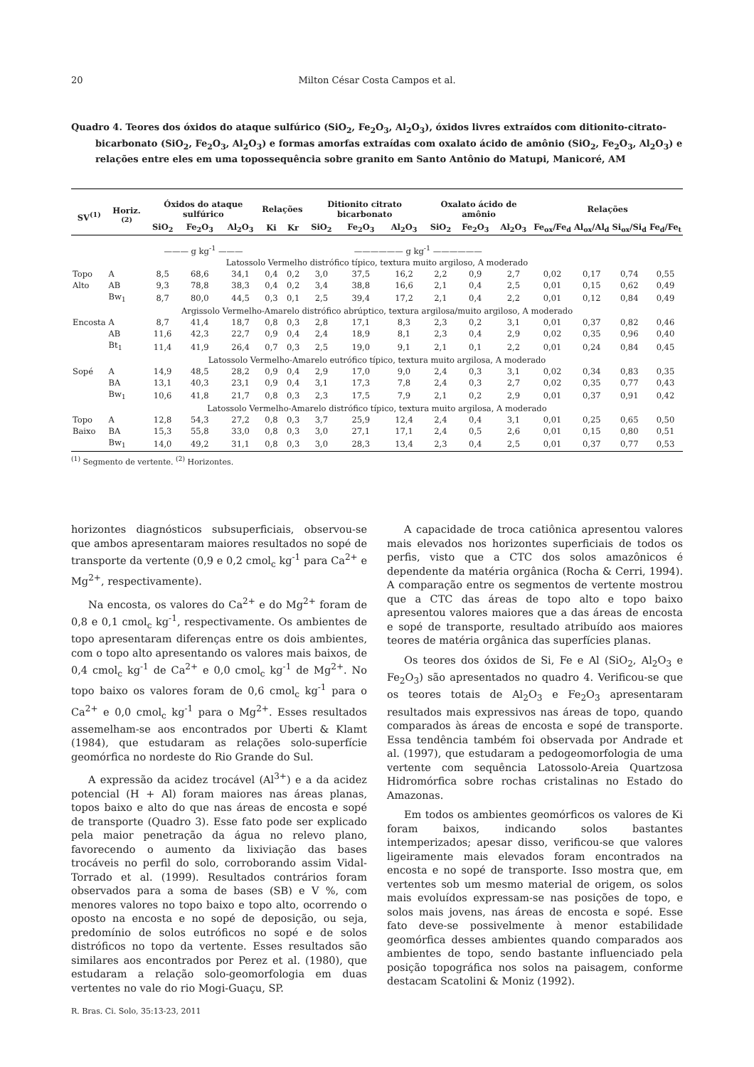20 Milton César Costa Campos et al.
Quadro 4. Teores dos óxidos do ataque sulfúrico (SiO<sub>2</sub>, Fe<sub>2</sub>O<sub>3</sub>, Al<sub>2</sub>O<sub>3</sub>), óxidos livres extraídos com ditionito-citrato-bicarbonato (SiO<sub>2</sub>, Fe<sub>2</sub>O<sub>3</sub>, Al<sub>2</sub>O<sub>3</sub>) e formas amorfas extraídas com oxalato ácido de amônio (SiO<sub>2</sub>, Fe<sub>2</sub>O<sub>3</sub>, Al<sub>2</sub>O<sub>3</sub>) e relações entre eles em uma topossequência sobre granito em Santo Antônio do Matupi, Manicoré, AM
| SV<sup>(1)</sup> | Horiz.<sup>(2)</sup> | Óxidos do ataque sulfúrico | | | Relações | | Ditionito citrato bicarbonato | | | Oxalato ácido de amônio | | | Relações | | | |
| --- | --- | --- | --- | --- | --- | --- | --- | --- | --- | --- | --- | --- | --- | --- | --- | --- |
| | | SiO<sub>2</sub> | Fe<sub>2</sub>O<sub>3</sub> | Al<sub>2</sub>O<sub>3</sub> | Ki | Kr | SiO<sub>2</sub> | Fe<sub>2</sub>O<sub>3</sub> | Al<sub>2</sub>O<sub>3</sub> | SiO<sub>2</sub> | Fe<sub>2</sub>O<sub>3</sub> | Al<sub>2</sub>O<sub>3</sub> | Fe<sub>ox</sub>/Fe<sub>d</sub> | Al<sub>ox</sub>/Al<sub>d</sub> | Si<sub>ox</sub>/Si<sub>d</sub> | Fe<sub>d</sub>/Fe<sub>t</sub> |
| | | ——— g kg<sup>-1</sup> ——— | | | | | —————— g kg<sup>-1</sup> —————— | | | | | | | | | |
| Latossolo Vermelho distrófico típico, textura muito argiloso, A moderado | | | | | | | | | | | | | | | | |
| Topo | A | 8,5 | 68,6 | 34,1 | 0,4 | 0,2 | 3,0 | 37,5 | 16,2 | 2,2 | 0,9 | 2,7 | 0,02 | 0,17 | 0,74 | 0,55 |
| Alto | AB | 9,3 | 78,8 | 38,3 | 0,4 | 0,2 | 3,4 | 38,8 | 16,6 | 2,1 | 0,4 | 2,5 | 0,01 | 0,15 | 0,62 | 0,49 |
| | Bw<sub>1</sub> | 8,7 | 80,0 | 44,5 | 0,3 | 0,1 | 2,5 | 39,4 | 17,2 | 2,1 | 0,4 | 2,2 | 0,01 | 0,12 | 0,84 | 0,49 |
| Argissolo Vermelho-Amarelo distrófico abrúptico, textura argilosa/muito argiloso, A moderado | | | | | | | | | | | | | | | | |
| Encosta | A | 8,7 | 41,4 | 18,7 | 0,8 | 0,3 | 2,8 | 17,1 | 8,3 | 2,3 | 0,2 | 3,1 | 0,01 | 0,37 | 0,82 | 0,46 |
| | AB | 11,6 | 42,3 | 22,7 | 0,9 | 0,4 | 2,4 | 18,9 | 8,1 | 2,3 | 0,4 | 2,9 | 0,02 | 0,35 | 0,96 | 0,40 |
| | Bt<sub>1</sub> | 11,4 | 41,9 | 26,4 | 0,7 | 0,3 | 2,5 | 19,0 | 9,1 | 2,1 | 0,1 | 2,2 | 0,01 | 0,24 | 0,84 | 0,45 |
| Latossolo Vermelho-Amarelo eutrófico típico, textura muito argilosa, A moderado | | | | | | | | | | | | | | | | |
| Sopé | A | 14,9 | 48,5 | 28,2 | 0,9 | 0,4 | 2,9 | 17,0 | 9,0 | 2,4 | 0,3 | 3,1 | 0,02 | 0,34 | 0,83 | 0,35 |
| | BA | 13,1 | 40,3 | 23,1 | 0,9 | 0,4 | 3,1 | 17,3 | 7,8 | 2,4 | 0,3 | 2,7 | 0,02 | 0,35 | 0,77 | 0,43 |
| | Bw<sub>1</sub> | 10,6 | 41,8 | 21,7 | 0,8 | 0,3 | 2,3 | 17,5 | 7,9 | 2,1 | 0,2 | 2,9 | 0,01 | 0,37 | 0,91 | 0,42 |
| Latossolo Vermelho-Amarelo distrófico típico, textura muito argilosa, A moderado | | | | | | | | | | | | | | | | |
| Topo | A | 12,8 | 54,3 | 27,2 | 0,8 | 0,3 | 3,7 | 25,9 | 12,4 | 2,4 | 0,4 | 3,1 | 0,01 | 0,25 | 0,65 | 0,50 |
| Baixo | BA | 15,3 | 55,8 | 33,0 | 0,8 | 0,3 | 3,0 | 27,1 | 17,1 | 2,4 | 0,5 | 2,6 | 0,01 | 0,15 | 0,80 | 0,51 |
| | Bw<sub>1</sub> | 14,0 | 49,2 | 31,1 | 0,8 | 0,3 | 3,0 | 28,3 | 13,4 | 2,3 | 0,4 | 2,5 | 0,01 | 0,37 | 0,77 | 0,53 |
<sup>(1)</sup> Segmento de vertente. <sup>(2)</sup> Horizontes.
horizontes diagnósticos subsuperficiais, observou-se que ambos apresentaram maiores resultados no sopé de transporte da vertente (0,9 e 0,2 cmol<sub>c</sub> kg<sup>-1</sup> para Ca<sup>2+</sup> e Mg<sup>2+</sup>, respectivamente).
Na encosta, os valores do Ca<sup>2+</sup> e do Mg<sup>2+</sup> foram de 0,8 e 0,1 cmol<sub>c</sub> kg<sup>-1</sup>, respectivamente. Os ambientes de topo apresentaram diferenças entre os dois ambientes, com o topo alto apresentando os valores mais baixos, de 0,4 cmol<sub>c</sub> kg<sup>-1</sup> de Ca<sup>2+</sup> e 0,0 cmol<sub>c</sub> kg<sup>-1</sup> de Mg<sup>2+</sup>. No topo baixo os valores foram de 0,6 cmol<sub>c</sub> kg<sup>-1</sup> para o Ca<sup>2+</sup> e 0,0 cmol<sub>c</sub> kg<sup>-1</sup> para o Mg<sup>2+</sup>. Esses resultados assemelham-se aos encontrados por Uberti & Klamt (1984), que estudaram as relações solo-superfície geomórfica no nordeste do Rio Grande do Sul.
A expressão da acidez trocável (Al<sup>3+</sup>) e a da acidez potencial (H + Al) foram maiores nas áreas planas, topos baixo e alto do que nas áreas de encosta e sopé de transporte (Quadro 3). Esse fato pode ser explicado pela maior penetração da água no relevo plano, favorecendo o aumento da lixiviação das bases trocáveis no perfil do solo, corroborando assim Vidal-Torrado et al. (1999). Resultados contrários foram observados para a soma de bases (SB) e V %, com menores valores no topo baixo e topo alto, ocorrendo o oposto na encosta e no sopé de deposição, ou seja, predomínio de solos eutróficos no sopé e de solos distróficos no topo da vertente. Esses resultados são similares aos encontrados por Perez et al. (1980), que estudaram a relação solo-geomorfologia em duas vertentes no vale do rio Mogi-Guaçu, SP.
A capacidade de troca catiônica apresentou valores mais elevados nos horizontes superficiais de todos os perfis, visto que a CTC dos solos amazônicos é dependente da matéria orgânica (Rocha & Cerri, 1994). A comparação entre os segmentos de vertente mostrou que a CTC das áreas de topo alto e topo baixo apresentou valores maiores que a das áreas de encosta e sopé de transporte, resultado atribuído aos maiores teores de matéria orgânica das superfícies planas.
Os teores dos óxidos de Si, Fe e Al (SiO<sub>2</sub>, Al<sub>2</sub>O<sub>3</sub> e Fe<sub>2</sub>O<sub>3</sub>) são apresentados no quadro 4. Verificou-se que os teores totais de Al<sub>2</sub>O<sub>3</sub> e Fe<sub>2</sub>O<sub>3</sub> apresentaram resultados mais expressivos nas áreas de topo, quando comparados às áreas de encosta e sopé de transporte. Essa tendência também foi observada por Andrade et al. (1997), que estudaram a pedogeomorfologia de uma vertente com sequência Latossolo-Areia Quartzosa Hidromórfica sobre rochas cristalinas no Estado do Amazonas.
Em todos os ambientes geomórficos os valores de Ki foram baixos, indicando solos bastantes intemperizados; apesar disso, verificou-se que valores ligeiramente mais elevados foram encontrados na encosta e no sopé de transporte. Isso mostra que, em vertentes sob um mesmo material de origem, os solos mais evoluídos expressam-se nas posições de topo, e solos mais jovens, nas áreas de encosta e sopé. Esse fato deve-se possivelmente à menor estabilidade geomórfica desses ambientes quando comparados aos ambientes de topo, sendo bastante influenciado pela posição topográfica nos solos na paisagem, conforme destacam Scatolini & Moniz (1992).
R. Bras. Ci. Solo, 35:13-23, 2011